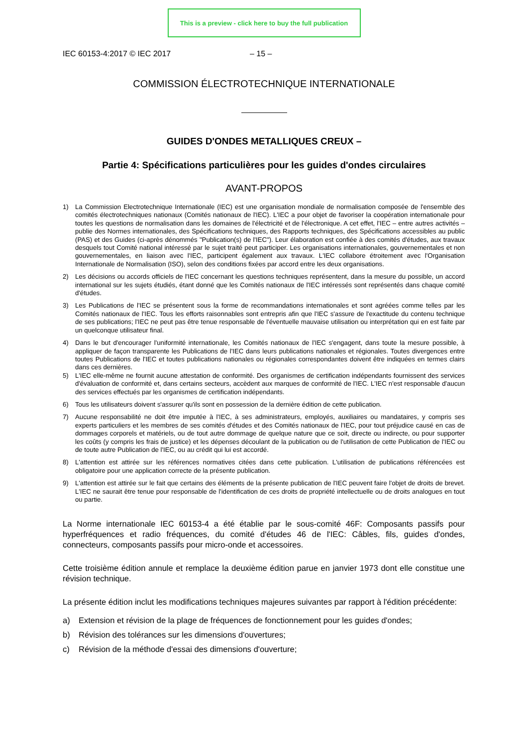This is a preview - click here to buy the full publication
IEC 60153-4:2017 © IEC 2017 – 15 –
COMMISSION ÉLECTROTECHNIQUE INTERNATIONALE
GUIDES D'ONDES METALLIQUES CREUX –
Partie 4: Spécifications particulières pour les guides d'ondes circulaires
AVANT-PROPOS
1) La Commission Electrotechnique Internationale (IEC) est une organisation mondiale de normalisation composée de l'ensemble des comités électrotechniques nationaux (Comités nationaux de l'IEC). L'IEC a pour objet de favoriser la coopération internationale pour toutes les questions de normalisation dans les domaines de l'électricité et de l'électronique. A cet effet, l'IEC – entre autres activités – publie des Normes internationales, des Spécifications techniques, des Rapports techniques, des Spécifications accessibles au public (PAS) et des Guides (ci-après dénommés "Publication(s) de l'IEC"). Leur élaboration est confiée à des comités d'études, aux travaux desquels tout Comité national intéressé par le sujet traité peut participer. Les organisations internationales, gouvernementales et non gouvernementales, en liaison avec l'IEC, participent également aux travaux. L'IEC collabore étroitement avec l'Organisation Internationale de Normalisation (ISO), selon des conditions fixées par accord entre les deux organisations.
2) Les décisions ou accords officiels de l'IEC concernant les questions techniques représentent, dans la mesure du possible, un accord international sur les sujets étudiés, étant donné que les Comités nationaux de l'IEC intéressés sont représentés dans chaque comité d'études.
3) Les Publications de l'IEC se présentent sous la forme de recommandations internationales et sont agréées comme telles par les Comités nationaux de l'IEC. Tous les efforts raisonnables sont entrepris afin que l'IEC s'assure de l'exactitude du contenu technique de ses publications; l'IEC ne peut pas être tenue responsable de l'éventuelle mauvaise utilisation ou interprétation qui en est faite par un quelconque utilisateur final.
4) Dans le but d'encourager l'uniformité internationale, les Comités nationaux de l'IEC s'engagent, dans toute la mesure possible, à appliquer de façon transparente les Publications de l'IEC dans leurs publications nationales et régionales. Toutes divergences entre toutes Publications de l'IEC et toutes publications nationales ou régionales correspondantes doivent être indiquées en termes clairs dans ces dernières.
5) L'IEC elle-même ne fournit aucune attestation de conformité. Des organismes de certification indépendants fournissent des services d'évaluation de conformité et, dans certains secteurs, accèdent aux marques de conformité de l'IEC. L'IEC n'est responsable d'aucun des services effectués par les organismes de certification indépendants.
6) Tous les utilisateurs doivent s'assurer qu'ils sont en possession de la dernière édition de cette publication.
7) Aucune responsabilité ne doit être imputée à l'IEC, à ses administrateurs, employés, auxiliaires ou mandataires, y compris ses experts particuliers et les membres de ses comités d'études et des Comités nationaux de l'IEC, pour tout préjudice causé en cas de dommages corporels et matériels, ou de tout autre dommage de quelque nature que ce soit, directe ou indirecte, ou pour supporter les coûts (y compris les frais de justice) et les dépenses découlant de la publication ou de l'utilisation de cette Publication de l'IEC ou de toute autre Publication de l'IEC, ou au crédit qui lui est accordé.
8) L'attention est attirée sur les références normatives citées dans cette publication. L'utilisation de publications référencées est obligatoire pour une application correcte de la présente publication.
9) L'attention est attirée sur le fait que certains des éléments de la présente publication de l'IEC peuvent faire l'objet de droits de brevet. L'IEC ne saurait être tenue pour responsable de l'identification de ces droits de propriété intellectuelle ou de droits analogues en tout ou partie.
La Norme internationale IEC 60153-4 a été établie par le sous-comité 46F: Composants passifs pour hyperfréquences et radio fréquences, du comité d'études 46 de l'IEC: Câbles, fils, guides d'ondes, connecteurs, composants passifs pour micro-onde et accessoires.
Cette troisième édition annule et remplace la deuxième édition parue en janvier 1973 dont elle constitue une révision technique.
La présente édition inclut les modifications techniques majeures suivantes par rapport à l'édition précédente:
a) Extension et révision de la plage de fréquences de fonctionnement pour les guides d'ondes;
b) Révision des tolérances sur les dimensions d'ouvertures;
c) Révision de la méthode d'essai des dimensions d'ouverture;